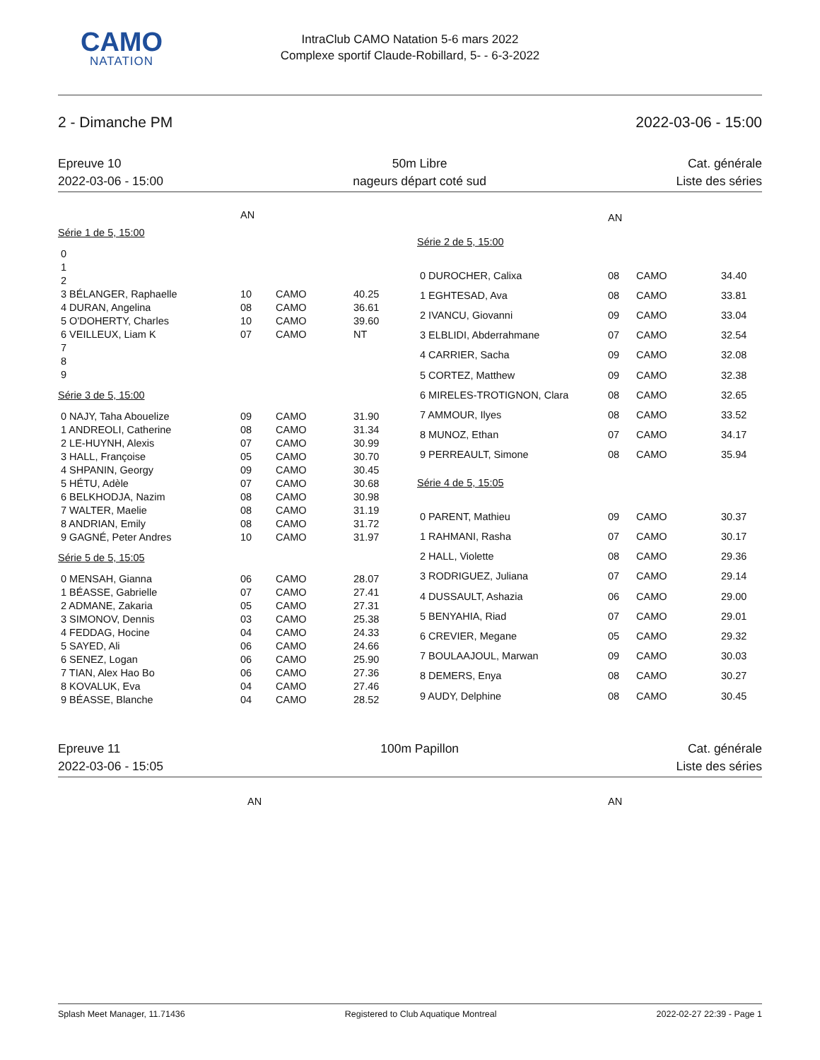CAMO
NATATION
IntraClub CAMO Natation 5-6 mars 2022
Complexe sportif Claude-Robillard, 5- - 6-3-2022
2 - Dimanche PM 2022-03-06 - 15:00
Epreuve 10
2022-03-06 - 15:00
50m Libre
nageurs départ coté sud
Cat. générale
Liste des séries
| | AN | | | |
| Série 1 de 5, 15:00 | | | | |
| 0 | | | | |
| 1 | | | | |
| 2 | | | | |
| 3 BÉLANGER, Raphaelle | 10 | CAMO | 40.25 | |
| 4 DURAN, Angelina | 08 | CAMO | 36.61 | |
| 5 O'DOHERTY, Charles | 10 | CAMO | 39.60 | |
| 6 VEILLEUX, Liam K | 07 | CAMO | NT | |
| 7 | | | | |
| 8 | | | | |
| 9 | | | | |
| Série 3 de 5, 15:00 | | | | |
| 0 NAJY, Taha Abouelize | 09 | CAMO | 31.90 | |
| 1 ANDREOLI, Catherine | 08 | CAMO | 31.34 | |
| 2 LE-HUYNH, Alexis | 07 | CAMO | 30.99 | |
| 3 HALL, Françoise | 05 | CAMO | 30.70 | |
| 4 SHPANIN, Georgy | 09 | CAMO | 30.45 | |
| 5 HÉTU, Adèle | 07 | CAMO | 30.68 | |
| 6 BELKHODJA, Nazim | 08 | CAMO | 30.98 | |
| 7 WALTER, Maelie | 08 | CAMO | 31.19 | |
| 8 ANDRIAN, Emily | 08 | CAMO | 31.72 | |
| 9 GAGNÉ, Peter Andres | 10 | CAMO | 31.97 | |
| Série 5 de 5, 15:05 | | | | |
| 0 MENSAH, Gianna | 06 | CAMO | 28.07 | |
| 1 BÉASSE, Gabrielle | 07 | CAMO | 27.41 | |
| 2 ADMANE, Zakaria | 05 | CAMO | 27.31 | |
| 3 SIMONOV, Dennis | 03 | CAMO | 25.38 | |
| 4 FEDDAG, Hocine | 04 | CAMO | 24.33 | |
| 5 SAYED, Ali | 06 | CAMO | 24.66 | |
| 6 SENEZ, Logan | 06 | CAMO | 25.90 | |
| 7 TIAN, Alex Hao Bo | 06 | CAMO | 27.36 | |
| 8 KOVALUK, Eva | 04 | CAMO | 27.46 | |
| 9 BÉASSE, Blanche | 04 | CAMO | 28.52 | |
| | AN | | |
| Série 2 de 5, 15:00 | | | |
| 0 DUROCHER, Calixa | 08 | CAMO | 34.40 |
| 1 EGHTESAD, Ava | 08 | CAMO | 33.81 |
| 2 IVANCU, Giovanni | 09 | CAMO | 33.04 |
| 3 ELBLIDI, Abderrahmane | 07 | CAMO | 32.54 |
| 4 CARRIER, Sacha | 09 | CAMO | 32.08 |
| 5 CORTEZ, Matthew | 09 | CAMO | 32.38 |
| 6 MIRELES-TROTIGNON, Clara | 08 | CAMO | 32.65 |
| 7 AMMOUR, Ilyes | 08 | CAMO | 33.52 |
| 8 MUNOZ, Ethan | 07 | CAMO | 34.17 |
| 9 PERREAULT, Simone | 08 | CAMO | 35.94 |
| Série 4 de 5, 15:05 | | | |
| 0 PARENT, Mathieu | 09 | CAMO | 30.37 |
| 1 RAHMANI, Rasha | 07 | CAMO | 30.17 |
| 2 HALL, Violette | 08 | CAMO | 29.36 |
| 3 RODRIGUEZ, Juliana | 07 | CAMO | 29.14 |
| 4 DUSSAULT, Ashazia | 06 | CAMO | 29.00 |
| 5 BENYAHIA, Riad | 07 | CAMO | 29.01 |
| 6 CREVIER, Megane | 05 | CAMO | 29.32 |
| 7 BOULAAJOUL, Marwan | 09 | CAMO | 30.03 |
| 8 DEMERS, Enya | 08 | CAMO | 30.27 |
| 9 AUDY, Delphine | 08 | CAMO | 30.45 |
Epreuve 11
2022-03-06 - 15:05
100m Papillon Cat. générale
Liste des séries
AN
AN
Splash Meet Manager, 11.71436 Registered to Club Aquatique Montreal 2022-02-27 22:39 - Page 1